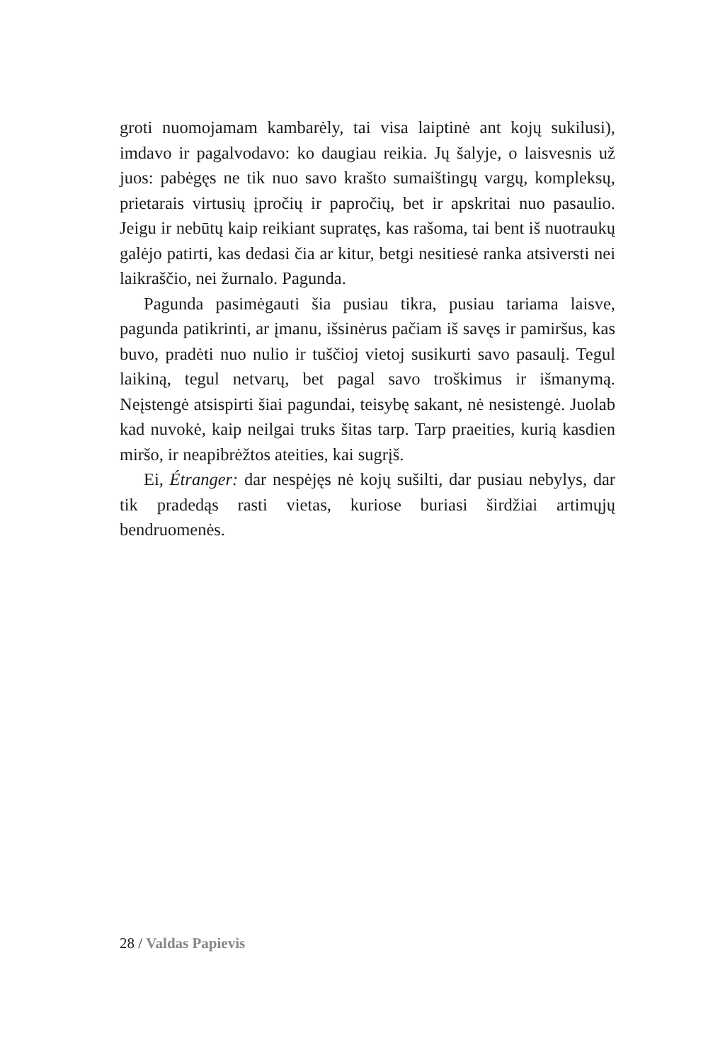groti nuomojamam kambarėly, tai visa laiptinė ant kojų sukilusi), imdavo ir pagalvodavo: ko daugiau reikia. Jų šalyje, o laisvesnis už juos: pabėgęs ne tik nuo savo krašto sumaištingų vargų, kompleksų, prietarais virtusių įpročių ir papročių, bet ir apskritai nuo pasaulio. Jeigu ir nebūtų kaip reikiant supratęs, kas rašoma, tai bent iš nuotraukų galėjo patirti, kas dedasi čia ar kitur, betgi nesitiesė ranka atsiversti nei laikraščio, nei žurnalo. Pagunda.
Pagunda pasimėgauti šia pusiau tikra, pusiau tariama laisve, pagunda patikrinti, ar įmanu, išsinėrus pačiam iš savęs ir pamiršus, kas buvo, pradėti nuo nulio ir tuščioj vietoj susikurti savo pasaulį. Tegul laikiną, tegul netvarų, bet pagal savo troškimus ir išmanymą. Neįstengė atsispirti šiai pagundai, teisybę sakant, nė nesistengė. Juolab kad nuvokė, kaip neilgai truks šitas tarp. Tarp praeities, kurią kasdien miršo, ir neapibrėžtos ateities, kai sugrįš.
Ei, Étranger: dar nespėjęs nė kojų sušilti, dar pusiau nebylys, dar tik pradedąs rasti vietas, kuriose buriasi širdžiai artimųjų bendruomenės.
28 / Valdas Papievis